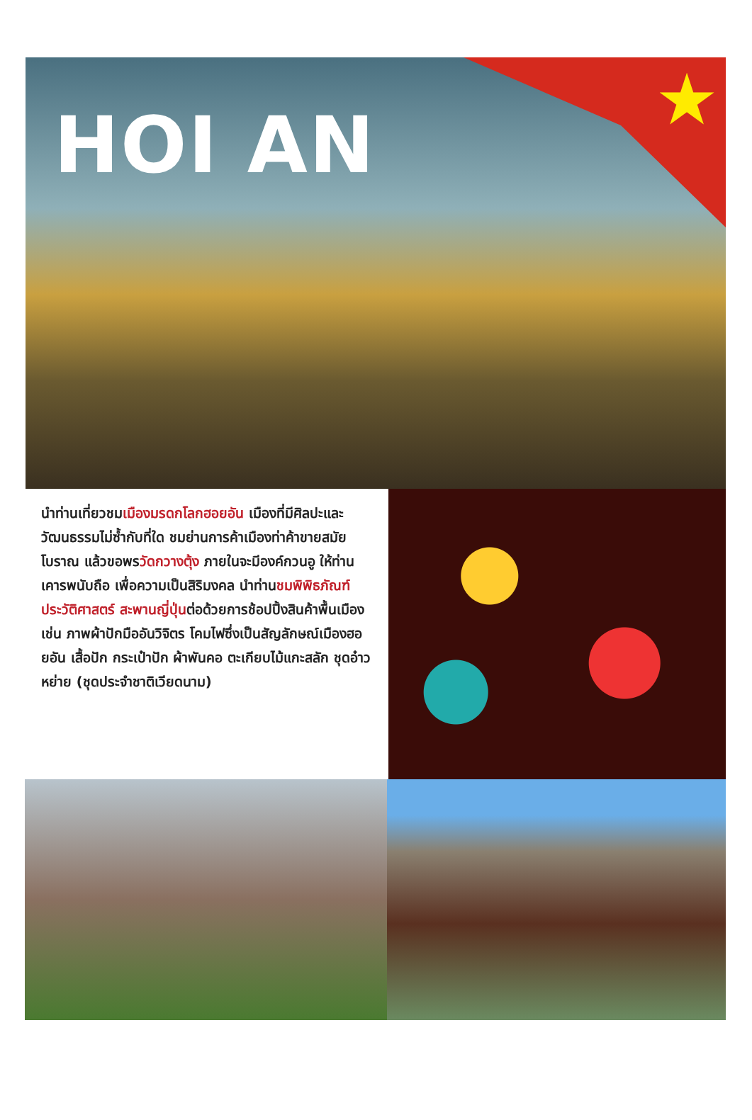★
HOI AN
นำท่านเที่ยวชมเมืองมรดกโลกฮอยอัน เมืองที่มีศิลปะและวัฒนธรรมไม่ซ้ำกับที่ใด ชมย่านการค้าเมืองท่าค้าขายสมัยโบราณ แล้วขอพรวัดกวางตุ้ง ภายในจะมีองค์กวนอู ให้ท่านเคารพนับถือ เพื่อความเป็นสิริมงคล นำท่านชมพิพิธภัณฑ์ประวัติศาสตร์ สะพานญี่ปุ่นต่อด้วยการช้อปปิ้งสินค้าพื้นเมือง เช่น ภาพผ้าปักมืออันวิจิตร โคมไฟซึ่งเป็นสัญลักษณ์เมืองฮอยอัน เสื้อปัก กระเป๋าปัก ผ้าพันคอ ตะเกียบไม้แกะสลัก ชุดอ๋าวหย่าย (ชุดประจำชาติเวียดนาม)